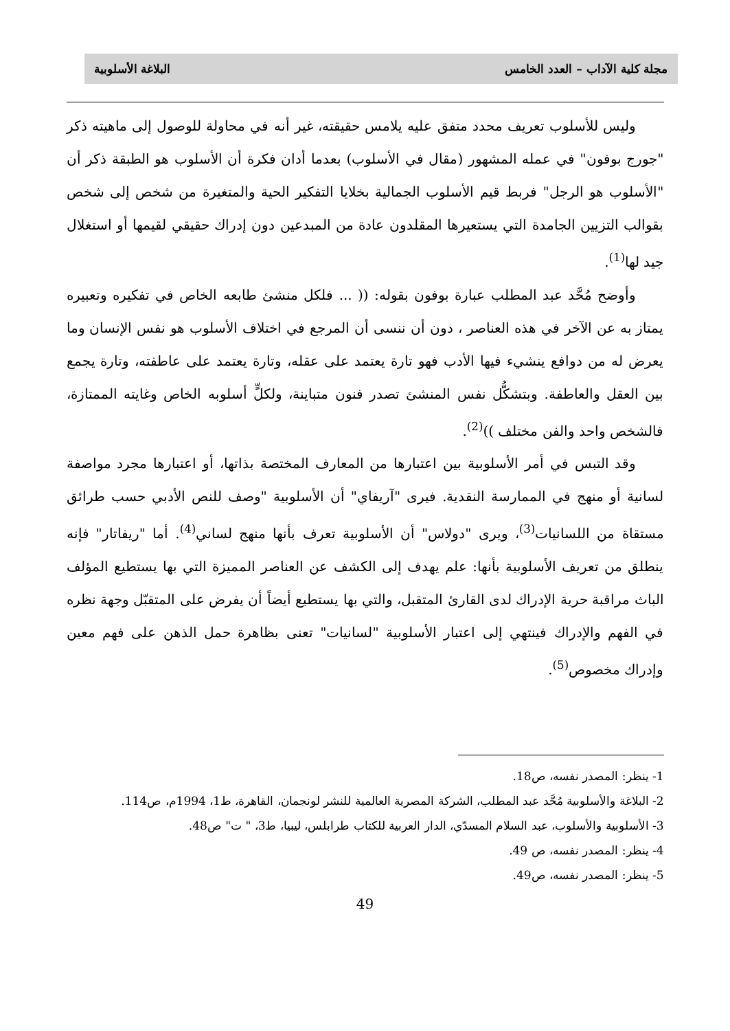مجلة كلية الآداب – العدد الخامس البلاغة الأسلوبية
وليس للأسلوب تعريف محدد متفق عليه يلامس حقيقته، غير أنه في محاولة للوصول إلى ماهيته ذكر "جورج بوفون" في عمله المشهور (مقال في الأسلوب) بعدما أدان فكرة أن الأسلوب هو الطبقة ذكر أن "الأسلوب هو الرجل" فربط قيم الأسلوب الجمالية بخلايا التفكير الحية والمتغيرة من شخص إلى شخص بقوالب التزيين الجامدة التي يستعيرها المقلدون عادة من المبدعين دون إدراك حقيقي لقيمها أو استغلال جيد لها<sup>(1)</sup>.
وأوضح مُحَّد عبد المطلب عبارة بوفون بقوله: (( ... فلكل منشئ طابعه الخاص في تفكيره وتعبيره يمتاز به عن الآخر في هذه العناصر ، دون أن ننسى أن المرجع في اختلاف الأسلوب هو نفس الإنسان وما يعرض له من دوافع ينشيء فيها الأدب فهو تارة يعتمد على عقله، وتارة يعتمد على عاطفته، وتارة يجمع بين العقل والعاطفة. وبتشكُّل نفس المنشئ تصدر فنون متباينة، ولكلٍّ أسلوبه الخاص وغايته الممتازة، فالشخص واحد والفن مختلف ))<sup>(2)</sup>.
وقد التبس في أمر الأسلوبية بين اعتبارها من المعارف المختصة بذاتها، أو اعتبارها مجرد مواصفة لسانية أو منهج في الممارسة النقدية. فيرى "آريفاي" أن الأسلوبية "وصف للنص الأدبي حسب طرائق مستقاة من اللسانيات<sup>(3)</sup>، ويرى "دولاس" أن الأسلوبية تعرف بأنها منهج لساني<sup>(4)</sup>. أما "ريفاتار" فإنه ينطلق من تعريف الأسلوبية بأنها: علم يهدف إلى الكشف عن العناصر المميزة التي بها يستطيع المؤلف الباث مراقبة حرية الإدراك لدى القارئ المتقبل، والتي بها يستطيع أيضاً أن يفرض على المتقبّل وجهة نظره في الفهم والإدراك فينتهي إلى اعتبار الأسلوبية "لسانيات" تعنى بظاهرة حمل الذهن على فهم معين وإدراك مخصوص<sup>(5)</sup>.
1- ينظر: المصدر نفسه، ص18.
2- البلاغة والأسلوبية مُحَّد عبد المطلب، الشركة المصرية العالمية للنشر لونجمان، القاهرة، ط1، 1994م، ص114.
3- الأسلوبية والأسلوب، عبد السلام المسدّي، الدار العربية للكتاب طرابلس، ليبيا، ط3، " ت" ص48.
4- ينظر: المصدر نفسه، ص 49.
5- ينظر: المصدر نفسه، ص49.
49